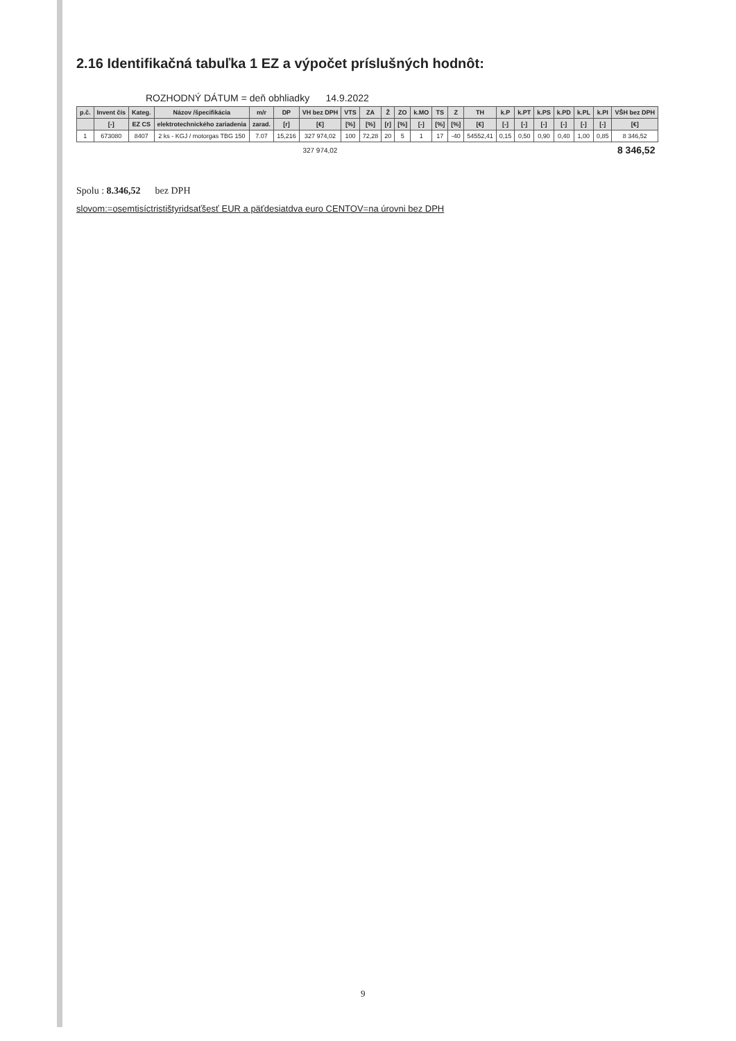2.16 Identifikačná tabuľka 1 EZ a výpočet príslušných hodnôt:
ROZHODNÝ DÁTUM = deň obhliadky 14.9.2022
| p.č. | Invent čís | Kateg. | Názov /špecifikácia | m/r | DP | VH bez DPH | VTS | ZA | Ž | ZO | k.MO | TS | Z | TH | k.P | k.PT | k.PS | k.PD | k.PL | k.PI | VŠH bez DPH |
| --- | --- | --- | --- | --- | --- | --- | --- | --- | --- | --- | --- | --- | --- | --- | --- | --- | --- | --- | --- | --- | --- |
| | [-] | EZ CS | elektrotechnického zariadenia | zarad. | [r] | [€] | [%] | [%] | [r] | [%] | [-] | [%] | [%] | [€] | [-] | [-] | [-] | [-] | [-] | [-] | [€] |
| 1 | 673080 | 8407 | 2 ks - KGJ / motorgas TBG 150 | 7.07 | 15,216 | 327 974,02 | 100 | 72,28 | 20 | 5 | 1 | 17 | -40 | 54552,41 | 0,15 | 0,50 | 0,90 | 0,40 | 1,00 | 0,85 | 8 346,52 |
| | | | | | | 327 974,02 | | | | | | | | | | | | | | | 8 346,52 |
Spolu : 8.346,52 bez DPH
slovom:=osemtisíctristištyridsaťšesť EUR a päťdesiatdva euro CENTOV=na úrovni bez DPH
9